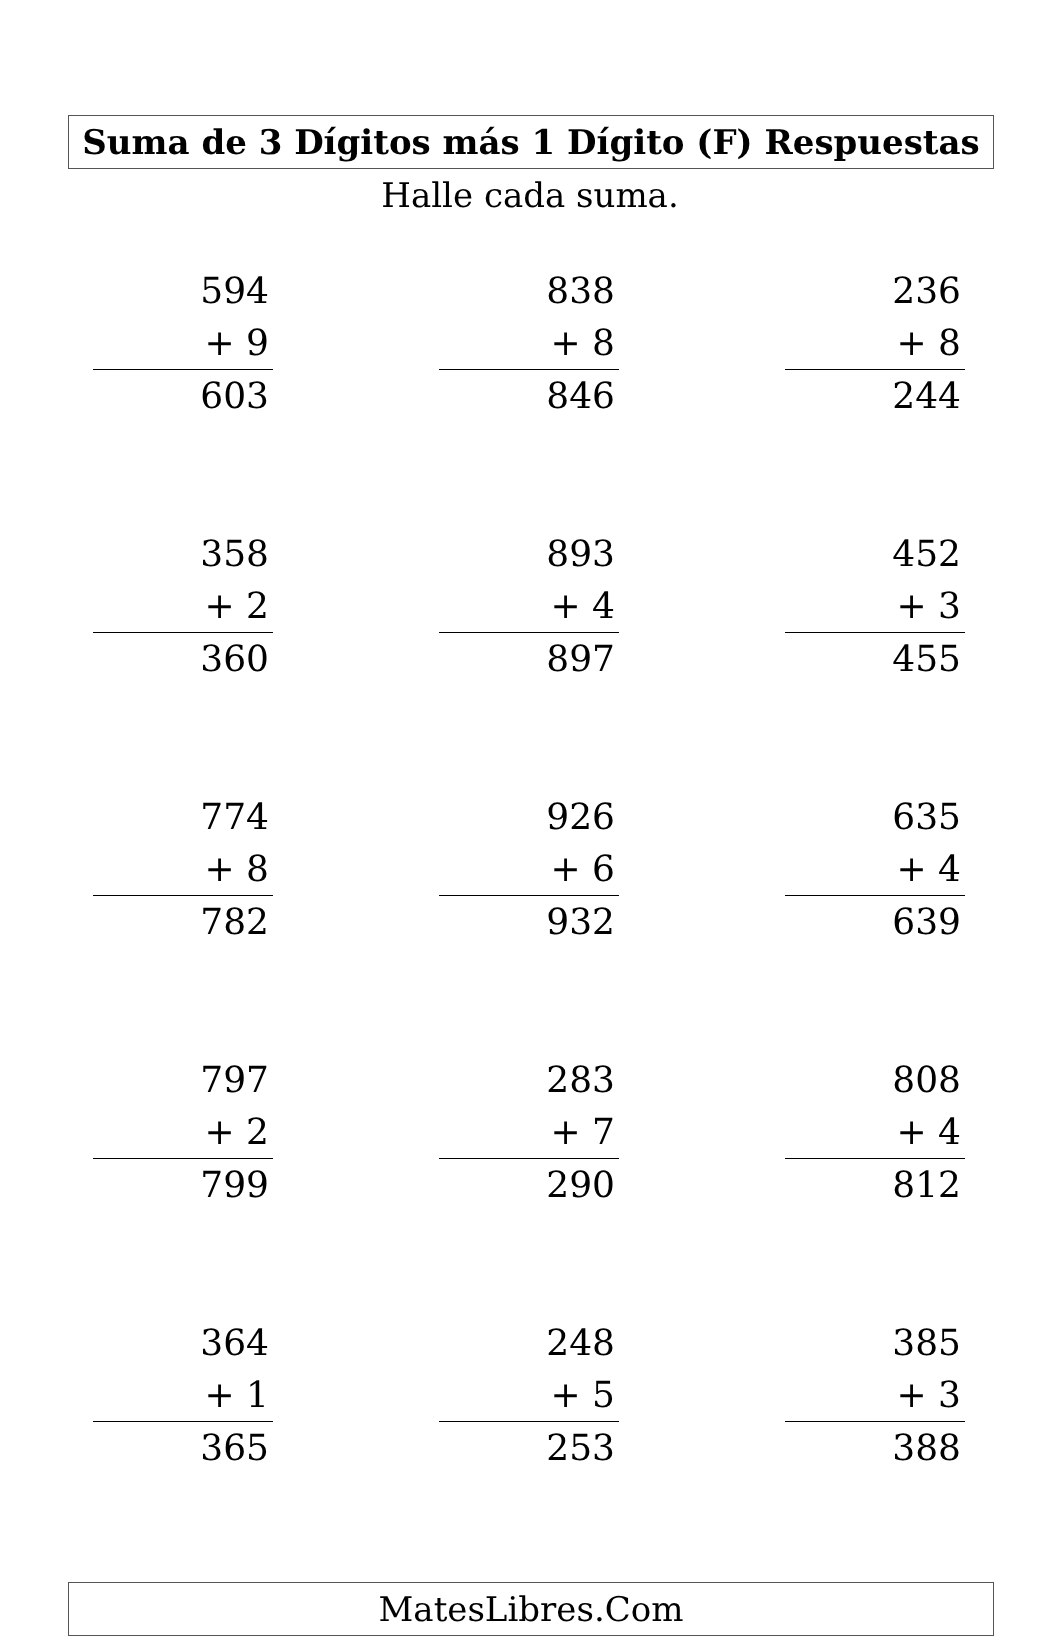Suma de 3 Dígitos más 1 Dígito (F) Respuestas
Halle cada suma.
| 594 + 9 603 | | 838 + 8 846 | | 236 + 8 244 |
| 358 + 2 360 | | 893 + 4 897 | | 452 + 3 455 |
| 774 + 8 782 | | 926 + 6 932 | | 635 + 4 639 |
| 797 + 2 799 | | 283 + 7 290 | | 808 + 4 812 |
| 364 + 1 365 | | 248 + 5 253 | | 385 + 3 388 |
MatesLibres.Com